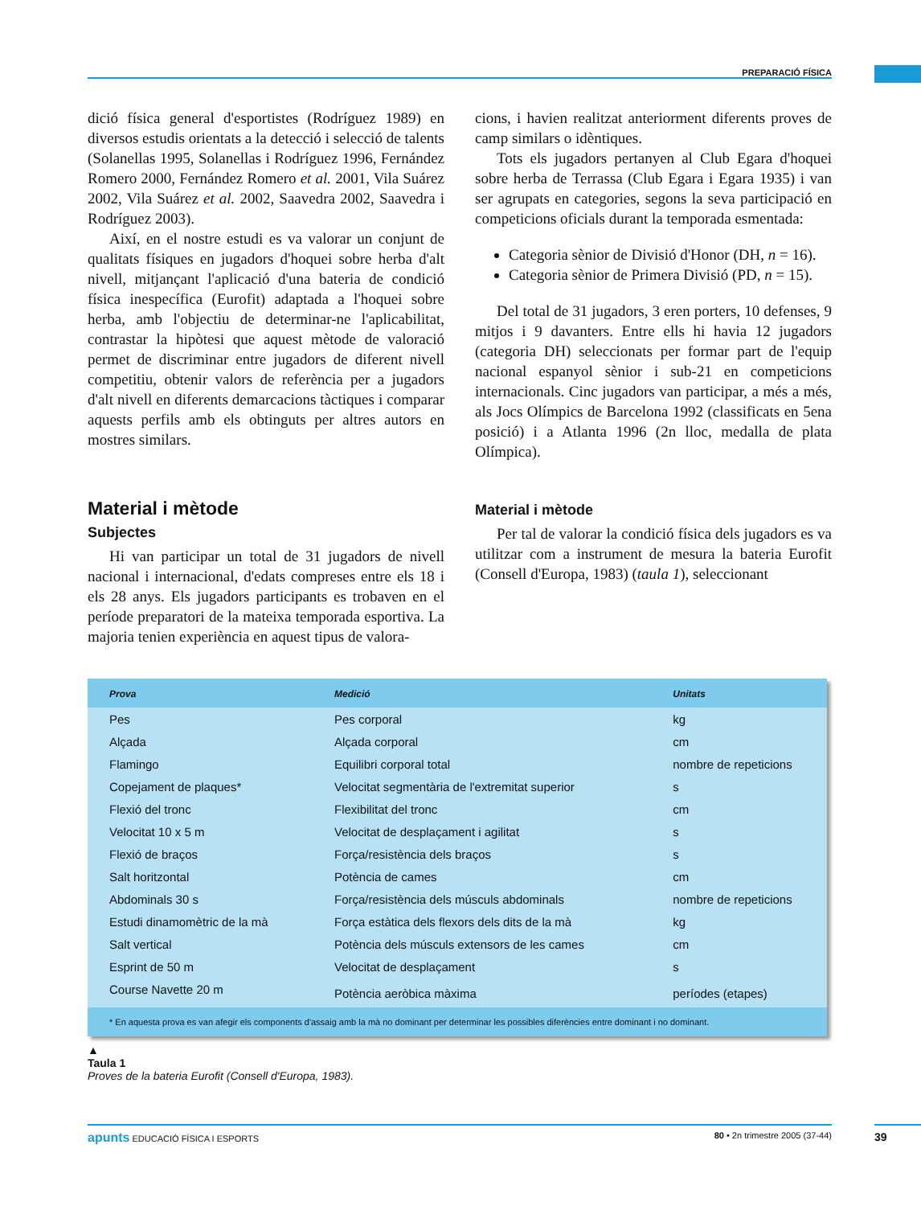PREPARACIÓ FÍSICA
dició física general d'esportistes (Rodríguez 1989) en diversos estudis orientats a la detecció i selecció de talents (Solanellas 1995, Solanellas i Rodríguez 1996, Fernández Romero 2000, Fernández Romero et al. 2001, Vila Suárez 2002, Vila Suárez et al. 2002, Saavedra 2002, Saavedra i Rodríguez 2003).
Així, en el nostre estudi es va valorar un conjunt de qualitats físiques en jugadors d'hoquei sobre herba d'alt nivell, mitjançant l'aplicació d'una bateria de condició física inespecífica (Eurofit) adaptada a l'hoquei sobre herba, amb l'objectiu de determinar-ne l'aplicabilitat, contrastar la hipòtesi que aquest mètode de valoració permet de discriminar entre jugadors de diferent nivell competitiu, obtenir valors de referència per a jugadors d'alt nivell en diferents demarcacions tàctiques i comparar aquests perfils amb els obtinguts per altres autors en mostres similars.
Material i mètode
Subjectes
Hi van participar un total de 31 jugadors de nivell nacional i internacional, d'edats compreses entre els 18 i els 28 anys. Els jugadors participants es trobaven en el període preparatori de la mateixa temporada esportiva. La majoria tenien experiència en aquest tipus de valora-
cions, i havien realitzat anteriorment diferents proves de camp similars o idèntiques.
Tots els jugadors pertanyen al Club Egara d'hoquei sobre herba de Terrassa (Club Egara i Egara 1935) i van ser agrupats en categories, segons la seva participació en competicions oficials durant la temporada esmentada:
Categoria sènior de Divisió d'Honor (DH, n = 16).
Categoria sènior de Primera Divisió (PD, n = 15).
Del total de 31 jugadors, 3 eren porters, 10 defenses, 9 mitjos i 9 davanters. Entre ells hi havia 12 jugadors (categoria DH) seleccionats per formar part de l'equip nacional espanyol sènior i sub-21 en competicions internacionals. Cinc jugadors van participar, a més a més, als Jocs Olímpics de Barcelona 1992 (classificats en 5ena posició) i a Atlanta 1996 (2n lloc, medalla de plata Olímpica).
Material i mètode
Per tal de valorar la condició física dels jugadors es va utilitzar com a instrument de mesura la bateria Eurofit (Consell d'Europa, 1983) (taula 1), seleccionant
| Prova | Medició | Unitats |
| --- | --- | --- |
| Pes | Pes corporal | kg |
| Alçada | Alçada corporal | cm |
| Flamingo | Equilibri corporal total | nombre de repeticions |
| Copejament de plaques* | Velocitat segmentària de l'extremitat superior | s |
| Flexió del tronc | Flexibilitat del tronc | cm |
| Velocitat 10 x 5 m | Velocitat de desplaçament i agilitat | s |
| Flexió de braços | Força/resistència dels braços | s |
| Salt horitzontal | Potència de cames | cm |
| Abdominals 30 s | Força/resistència dels músculs abdominals | nombre de repeticions |
| Estudi dinamomètric de la mà | Força estàtica dels flexors dels dits de la mà | kg |
| Salt vertical | Potència dels músculs extensors de les cames | cm |
| Esprint de 50 m | Velocitat de desplaçament | s |
| Course Navette 20 m | Potència aeròbica màxima | períodes (etapes) |
| * En aquesta prova es van afegir els components d'assaig amb la mà no dominant per determinar les possibles diferències entre dominant i no dominant. | | |
▲
Taula 1
Proves de la bateria Eurofit (Consell d'Europa, 1983).
apunts EDUCACIÓ FÍSICA I ESPORTS 80 • 2n trimestre 2005 (37-44) 39